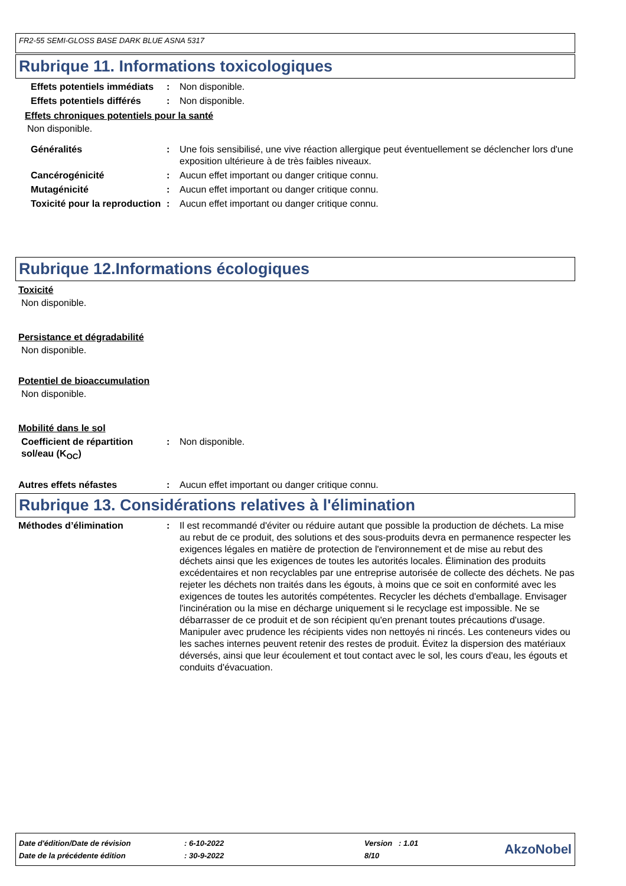FR2-55 SEMI-GLOSS BASE DARK BLUE ASNA 5317
Rubrique 11. Informations toxicologiques
Effets potentiels immédiats
: Non disponible.
Effets potentiels différés
: Non disponible.
Effets chroniques potentiels pour la santé
Non disponible.
Généralités : Une fois sensibilisé, une vive réaction allergique peut éventuellement se déclencher lors d'une exposition ultérieure à de très faibles niveaux.
Cancérogénicité : Aucun effet important ou danger critique connu.
Mutagénicité : Aucun effet important ou danger critique connu.
Toxicité pour la reproduction
: Aucun effet important ou danger critique connu.
Rubrique 12.Informations écologiques
Toxicité
Non disponible.
Persistance et dégradabilité
Non disponible.
Potentiel de bioaccumulation
Non disponible.
Mobilité dans le sol
Coefficient de répartition sol/eau (K<sub>OC</sub>)
: Non disponible.
Autres effets néfastes : Aucun effet important ou danger critique connu.
Rubrique 13. Considérations relatives à l'élimination
Méthodes d’élimination : Il est recommandé d'éviter ou réduire autant que possible la production de déchets. La mise au rebut de ce produit, des solutions et des sous-produits devra en permanence respecter les exigences légales en matière de protection de l'environnement et de mise au rebut des déchets ainsi que les exigences de toutes les autorités locales. Élimination des produits excédentaires et non recyclables par une entreprise autorisée de collecte des déchets. Ne pas rejeter les déchets non traités dans les égouts, à moins que ce soit en conformité avec les exigences de toutes les autorités compétentes. Recycler les déchets d'emballage. Envisager l'incinération ou la mise en décharge uniquement si le recyclage est impossible. Ne se débarrasser de ce produit et de son récipient qu'en prenant toutes précautions d'usage. Manipuler avec prudence les récipients vides non nettoyés ni rincés. Les conteneurs vides ou les saches internes peuvent retenir des restes de produit. Évitez la dispersion des matériaux déversés, ainsi que leur écoulement et tout contact avec le sol, les cours d'eau, les égouts et conduits d'évacuation.
| Date d'édition/Date de révision | : 6-10-2022 | Version : 1.01 | AkzoNobel |
| Date de la précédente édition | : 30-9-2022 | 8/10 | |